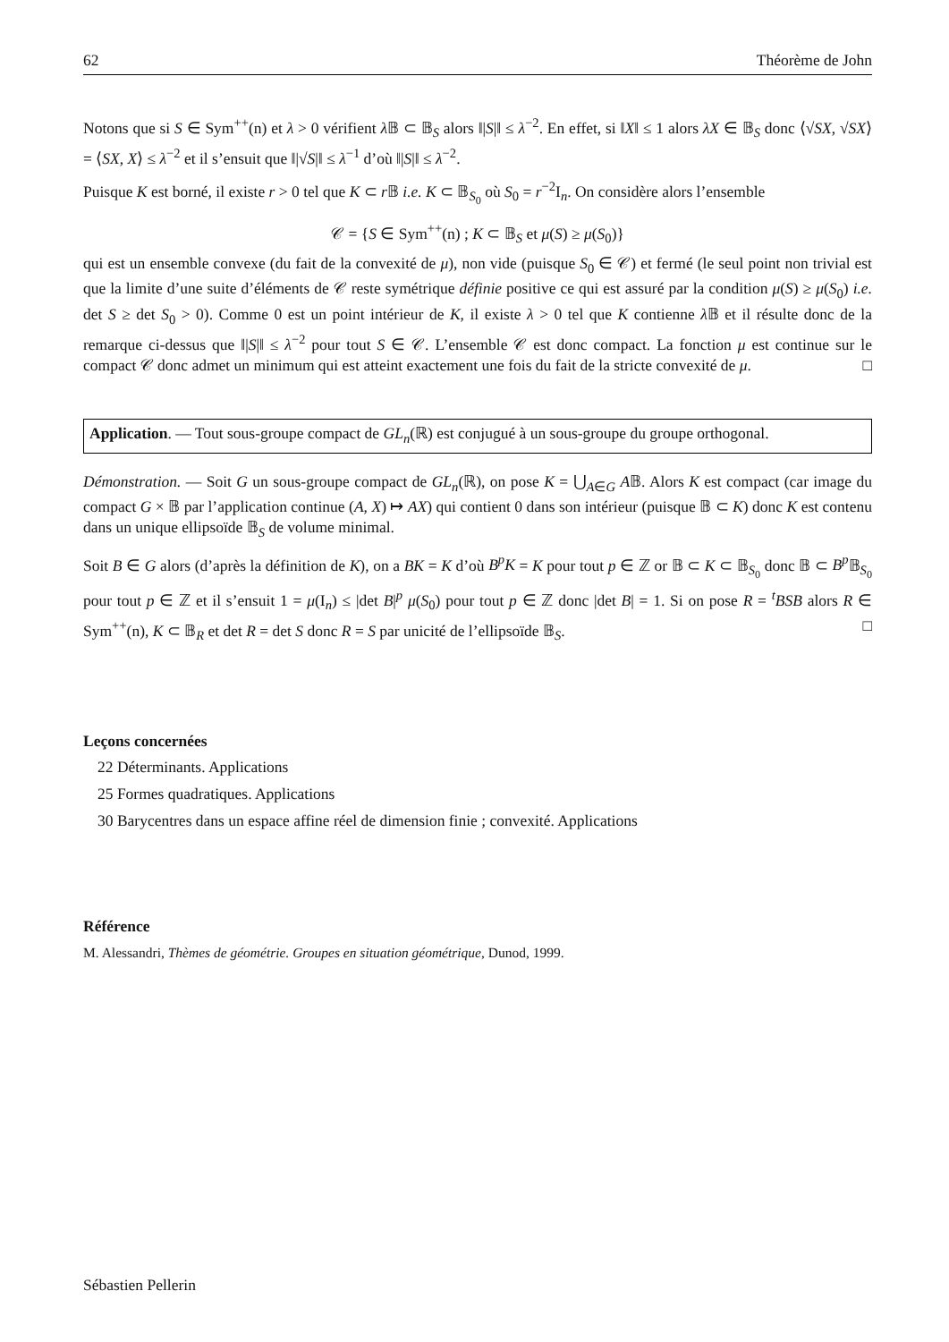62 Théorème de John
Notons que si S ∈ Sym<sup>++</sup>(n) et λ > 0 vérifient λ 𝔹 ⊂ 𝔹<sub>S</sub> alors ‖|S|‖ ≤ λ<sup>−2</sup>. En effet, si ‖X‖ ≤ 1 alors λX ∈ 𝔹<sub>S</sub> donc ⟨√SX, √SX⟩ = ⟨SX, X⟩ ≤ λ<sup>−2</sup> et il s’ensuit que ‖|√S|‖ ≤ λ<sup>−1</sup> d’où ‖|S|‖ ≤ λ<sup>−2</sup>.
Puisque K est borné, il existe r > 0 tel que K ⊂ r 𝔹 i.e. K ⊂ 𝔹<sub>S<sub>0</sub></sub> où S<sub>0</sub> = r<sup>−2</sup>I<sub>n</sub>. On considère alors l’ensemble
𝒞 = {S ∈ Sym<sup>++</sup>(n) ; K ⊂ 𝔹<sub>S</sub> et μ(S) ≥ μ(S<sub>0</sub>)}
qui est un ensemble convexe (du fait de la convexité de μ), non vide (puisque S<sub>0</sub> ∈ 𝒞) et fermé (le seul point non trivial est que la limite d’une suite d’éléments de 𝒞 reste symétrique définie positive ce qui est assuré par la condition μ(S) ≥ μ(S<sub>0</sub>) i.e. det S ≥ det S<sub>0</sub> > 0). Comme 0 est un point intérieur de K, il existe λ > 0 tel que K contienne λ 𝔹 et il résulte donc de la remarque ci-dessus que ‖|S|‖ ≤ λ<sup>−2</sup> pour tout S ∈ 𝒞. L’ensemble 𝒞 est donc compact. La fonction μ est continue sur le compact 𝒞 donc admet un minimum qui est atteint exactement une fois du fait de la stricte convexité de μ. □
Application. — Tout sous-groupe compact de GL<sub>n</sub>(ℝ) est conjugué à un sous-groupe du groupe orthogonal.
Démonstration. — Soit G un sous-groupe compact de GL<sub>n</sub>(ℝ), on pose K = ⋃<sub>A∈G</sub> A𝔹. Alors K est compact (car image du compact G × 𝔹 par l’application continue (A, X) ↦ AX) qui contient 0 dans son intérieur (puisque 𝔹 ⊂ K) donc K est contenu dans un unique ellipsoïde 𝔹<sub>S</sub> de volume minimal.
Soit B ∈ G alors (d’après la définition de K), on a BK = K d’où B<sup>p</sup>K = K pour tout p ∈ ℤ or 𝔹 ⊂ K ⊂ 𝔹<sub>S<sub>0</sub></sub> donc 𝔹 ⊂ B<sup>p</sup> 𝔹<sub>S<sub>0</sub></sub> pour tout p ∈ ℤ et il s’ensuit 1 = μ(I<sub>n</sub>) ≤ |det B|<sup>p</sup> μ(S<sub>0</sub>) pour tout p ∈ ℤ donc |det B| = 1. Si on pose R = <sup>t</sup>BSB alors R ∈ Sym<sup>++</sup>(n), K ⊂ 𝔹<sub>R</sub> et det R = det S donc R = S par unicité de l’ellipsoïde 𝔹<sub>S</sub>. □
Leçons concernées
22 Déterminants. Applications
25 Formes quadratiques. Applications
30 Barycentres dans un espace affine réel de dimension finie ; convexité. Applications
Référence
M. Alessandri, Thèmes de géométrie. Groupes en situation géométrique, Dunod, 1999.
Sébastien Pellerin